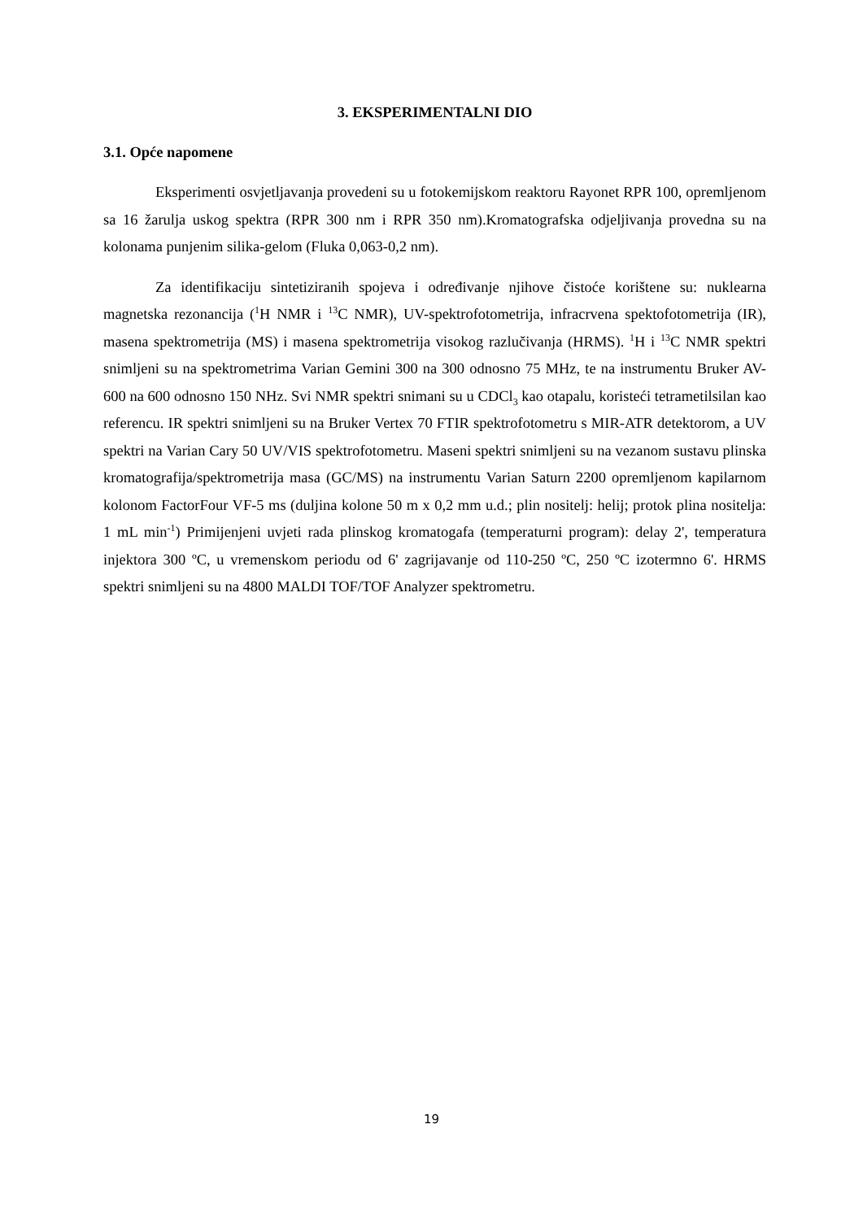3. EKSPERIMENTALNI DIO
3.1. Opće napomene
Eksperimenti osvjetljavanja provedeni su u fotokemijskom reaktoru Rayonet RPR 100, opremljenom sa 16 žarulja uskog spektra (RPR 300 nm i RPR 350 nm).Kromatografska odjeljivanja provedna su na kolonama punjenim silika-gelom (Fluka 0,063-0,2 nm).
Za identifikaciju sintetiziranih spojeva i određivanje njihove čistoće korištene su: nuklearna magnetska rezonancija (<sup>1</sup>H NMR i <sup>13</sup>C NMR), UV-spektrofotometrija, infracrvena spektofotometrija (IR), masena spektrometrija (MS) i masena spektrometrija visokog razlučivanja (HRMS). <sup>1</sup>H i <sup>13</sup>C NMR spektri snimljeni su na spektrometrima Varian Gemini 300 na 300 odnosno 75 MHz, te na instrumentu Bruker AV-600 na 600 odnosno 150 NHz. Svi NMR spektri snimani su u CDCl<sub>3</sub> kao otapalu, koristeći tetrametilsilan kao referencu. IR spektri snimljeni su na Bruker Vertex 70 FTIR spektrofotometru s MIR-ATR detektorom, a UV spektri na Varian Cary 50 UV/VIS spektrofotometru. Maseni spektri snimljeni su na vezanom sustavu plinska kromatografija/spektrometrija masa (GC/MS) na instrumentu Varian Saturn 2200 opremljenom kapilarnom kolonom FactorFour VF-5 ms (duljina kolone 50 m x 0,2 mm u.d.; plin nositelj: helij; protok plina nositelja: 1 mL min<sup>-1</sup>) Primijenjeni uvjeti rada plinskog kromatogafa (temperaturni program): delay 2', temperatura injektora 300 ºC, u vremenskom periodu od 6' zagrijavanje od 110-250 ºC, 250 ºC izotermno 6'. HRMS spektri snimljeni su na 4800 MALDI TOF/TOF Analyzer spektrometru.
19